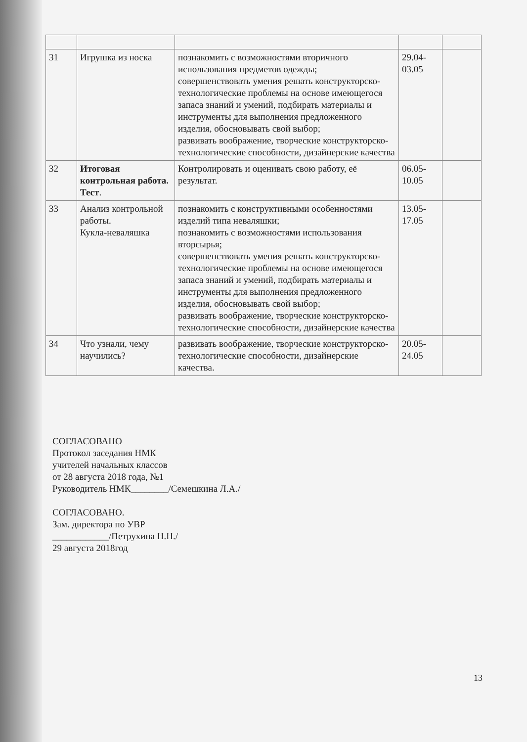| 31 | Игрушка из носка | познакомить с возможностями вторичного использования предметов одежды; совершенствовать умения решать конструкторско-технологические проблемы на основе имеющегося запаса знаний и умений, подбирать материалы и инструменты для выполнения предложенного изделия, обосновывать свой выбор; развивать воображение, творческие конструкторско-технологические способности, дизайнерские качества | 29.04- 03.05 | |
| 32 | Итоговая контрольная работа. Тест . | Контролировать и оценивать свою работу, её результат. | 06.05- 10.05 | |
| 33 | Анализ контрольной работы. Кукла-неваляшка | познакомить с конструктивными особенностями изделий типа неваляшки; познакомить с возможностями использования вторсырья; совершенствовать умения решать конструкторско-технологические проблемы на основе имеющегося запаса знаний и умений, подбирать материалы и инструменты для выполнения предложенного изделия, обосновывать свой выбор; развивать воображение, творческие конструкторско-технологические способности, дизайнерские качества | 13.05- 17.05 | |
| 34 | Что узнали, чему научились? | развивать воображение, творческие конструкторско-технологические способности, дизайнерские качества. | 20.05- 24.05 | |
СОГЛАСОВАНО
Протокол заседания НМК
учителей начальных классов
от 28 августа 2018 года, №1
Руководитель НМК________/Семешкина Л.А./
СОГЛАСОВАНО.
Зам. директора по УВР
____________/Петрухина Н.Н./
29 августа 2018год
13